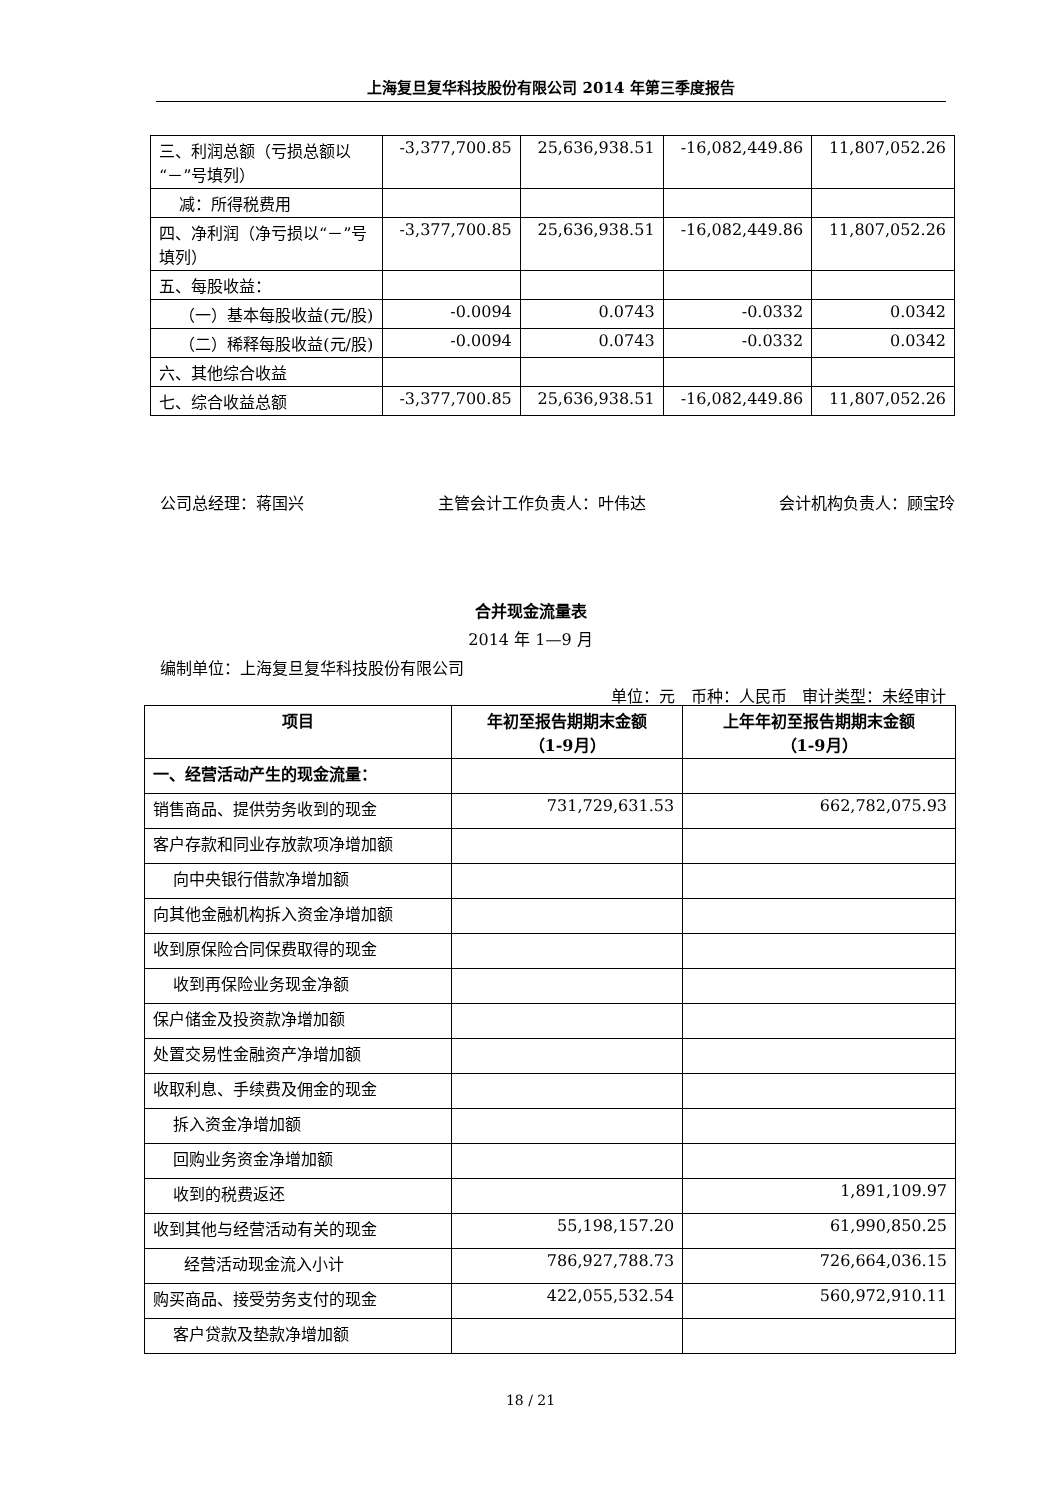上海复旦复华科技股份有限公司 2014 年第三季度报告
| 三、利润总额（亏损总额以“－”号填列） | -3,377,700.85 | 25,636,938.51 | -16,082,449.86 | 11,807,052.26 |
| 减：所得税费用 | | | | |
| 四、净利润（净亏损以“－”号填列） | -3,377,700.85 | 25,636,938.51 | -16,082,449.86 | 11,807,052.26 |
| 五、每股收益： | | | | |
| （一）基本每股收益(元/股) | -0.0094 | 0.0743 | -0.0332 | 0.0342 |
| （二）稀释每股收益(元/股) | -0.0094 | 0.0743 | -0.0332 | 0.0342 |
| 六、其他综合收益 | | | | |
| 七、综合收益总额 | -3,377,700.85 | 25,636,938.51 | -16,082,449.86 | 11,807,052.26 |
公司总经理：蒋国兴 主管会计工作负责人：叶伟达 会计机构负责人：顾宝玲
合并现金流量表
2014 年 1—9 月
编制单位：上海复旦复华科技股份有限公司
单位：元 币种：人民币 审计类型：未经审计
| 项目 | 年初至报告期期末金额 （1-9月） | 上年年初至报告期期末金额 （1-9月） |
| --- | --- | --- |
| 一、经营活动产生的现金流量： | | |
| 销售商品、提供劳务收到的现金 | 731,729,631.53 | 662,782,075.93 |
| 客户存款和同业存放款项净增加额 | | |
| 向中央银行借款净增加额 | | |
| 向其他金融机构拆入资金净增加额 | | |
| 收到原保险合同保费取得的现金 | | |
| 收到再保险业务现金净额 | | |
| 保户储金及投资款净增加额 | | |
| 处置交易性金融资产净增加额 | | |
| 收取利息、手续费及佣金的现金 | | |
| 拆入资金净增加额 | | |
| 回购业务资金净增加额 | | |
| 收到的税费返还 | | 1,891,109.97 |
| 收到其他与经营活动有关的现金 | 55,198,157.20 | 61,990,850.25 |
| 经营活动现金流入小计 | 786,927,788.73 | 726,664,036.15 |
| 购买商品、接受劳务支付的现金 | 422,055,532.54 | 560,972,910.11 |
| 客户贷款及垫款净增加额 | | |
18 / 21